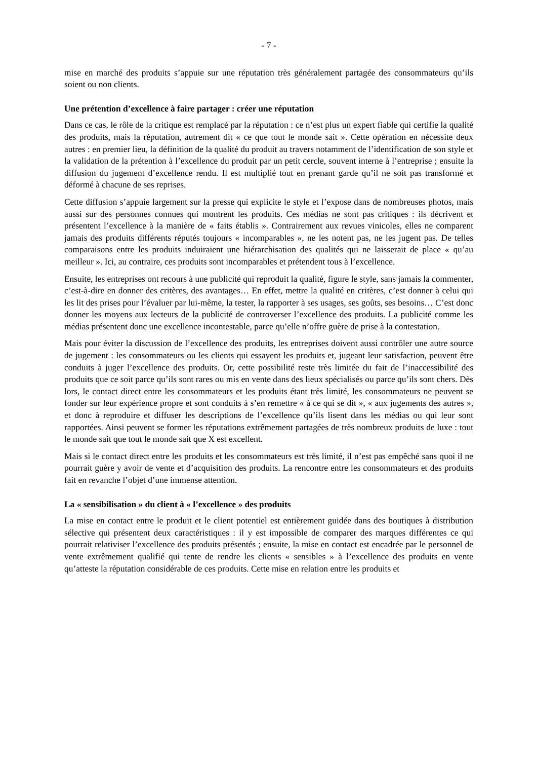- 7 -
mise en marché des produits s’appuie sur une réputation très généralement partagée des consommateurs qu’ils soient ou non clients.
Une prétention d’excellence à faire partager : créer une réputation
Dans ce cas, le rôle de la critique est remplacé par la réputation : ce n’est plus un expert fiable qui certifie la qualité des produits, mais la réputation, autrement dit « ce que tout le monde sait ». Cette opération en nécessite deux autres : en premier lieu, la définition de la qualité du produit au travers notamment de l’identification de son style et la validation de la prétention à l’excellence du produit par un petit cercle, souvent interne à l’entreprise ; ensuite la diffusion du jugement d’excellence rendu. Il est multiplié tout en prenant garde qu’il ne soit pas transformé et déformé à chacune de ses reprises.
Cette diffusion s’appuie largement sur la presse qui explicite le style et l’expose dans de nombreuses photos, mais aussi sur des personnes connues qui montrent les produits. Ces médias ne sont pas critiques : ils décrivent et présentent l’excellence à la manière de « faits établis ». Contrairement aux revues vinicoles, elles ne comparent jamais des produits différents réputés toujours « incomparables », ne les notent pas, ne les jugent pas. De telles comparaisons entre les produits induiraient une hiérarchisation des qualités qui ne laisserait de place « qu’au meilleur ». Ici, au contraire, ces produits sont incomparables et prétendent tous à l’excellence.
Ensuite, les entreprises ont recours à une publicité qui reproduit la qualité, figure le style, sans jamais la commenter, c’est-à-dire en donner des critères, des avantages… En effet, mettre la qualité en critères, c’est donner à celui qui les lit des prises pour l’évaluer par lui-même, la tester, la rapporter à ses usages, ses goûts, ses besoins… C’est donc donner les moyens aux lecteurs de la publicité de controverser l’excellence des produits. La publicité comme les médias présentent donc une excellence incontestable, parce qu’elle n’offre guère de prise à la contestation.
Mais pour éviter la discussion de l’excellence des produits, les entreprises doivent aussi contrôler une autre source de jugement : les consommateurs ou les clients qui essayent les produits et, jugeant leur satisfaction, peuvent être conduits à juger l’excellence des produits. Or, cette possibilité reste très limitée du fait de l’inaccessibilité des produits que ce soit parce qu’ils sont rares ou mis en vente dans des lieux spécialisés ou parce qu’ils sont chers. Dès lors, le contact direct entre les consommateurs et les produits étant très limité, les consommateurs ne peuvent se fonder sur leur expérience propre et sont conduits à s’en remettre « à ce qui se dit », « aux jugements des autres », et donc à reproduire et diffuser les descriptions de l’excellence qu’ils lisent dans les médias ou qui leur sont rapportées. Ainsi peuvent se former les réputations extrêmement partagées de très nombreux produits de luxe : tout le monde sait que tout le monde sait que X est excellent.
Mais si le contact direct entre les produits et les consommateurs est très limité, il n’est pas empêché sans quoi il ne pourrait guère y avoir de vente et d’acquisition des produits. La rencontre entre les consommateurs et des produits fait en revanche l’objet d’une immense attention.
La « sensibilisation » du client à « l’excellence » des produits
La mise en contact entre le produit et le client potentiel est entièrement guidée dans des boutiques à distribution sélective qui présentent deux caractéristiques : il y est impossible de comparer des marques différentes ce qui pourrait relativiser l’excellence des produits présentés ; ensuite, la mise en contact est encadrée par le personnel de vente extrêmement qualifié qui tente de rendre les clients « sensibles » à l’excellence des produits en vente qu’atteste la réputation considérable de ces produits. Cette mise en relation entre les produits et